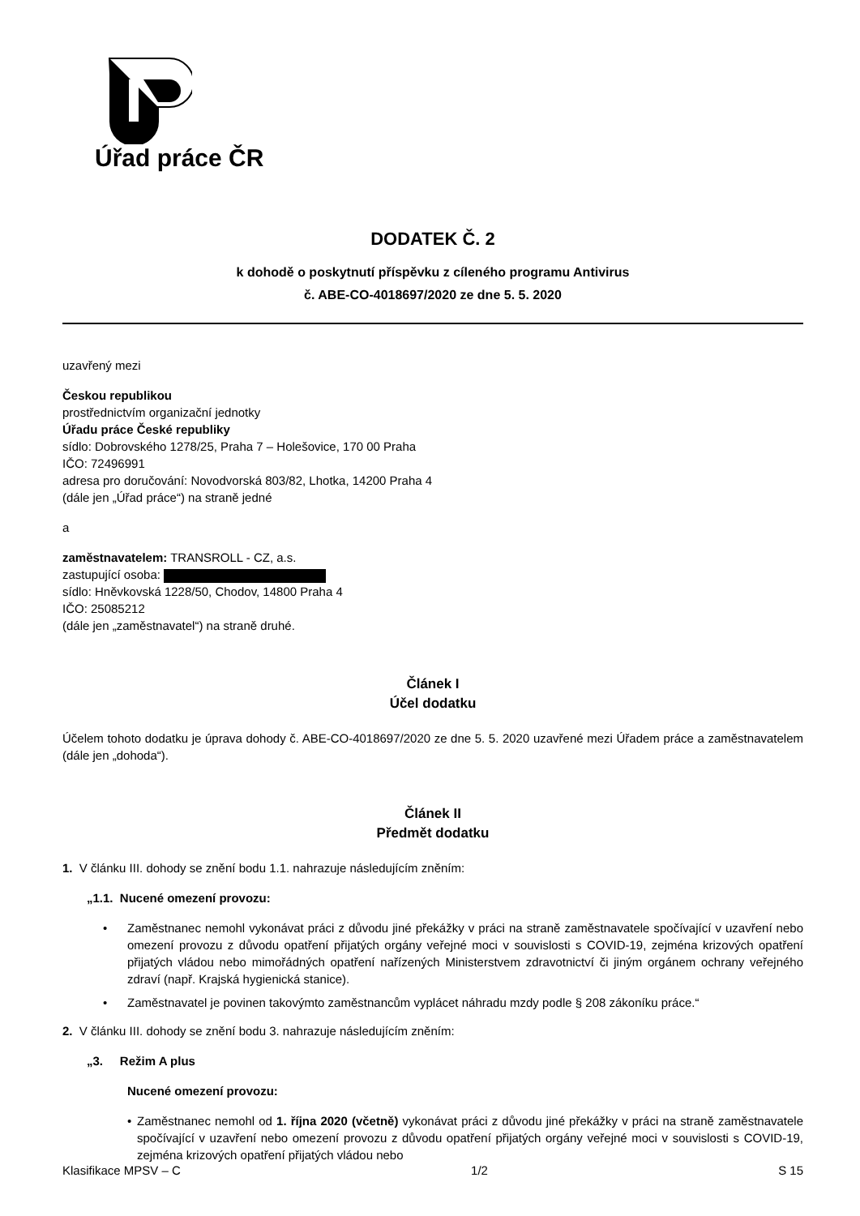Úřad práce ČR
DODATEK Č. 2
k dohodě o poskytnutí příspěvku z cíleného programu Antivirus
č. ABE-CO-4018697/2020 ze dne 5. 5. 2020
uzavřený mezi
Českou republikou
prostřednictvím organizační jednotky
Úřadu práce České republiky
sídlo: Dobrovského 1278/25, Praha 7 – Holešovice, 170 00 Praha
IČO: 72496991
adresa pro doručování: Novodvorská 803/82, Lhotka, 14200 Praha 4
(dále jen „Úřad práce“) na straně jedné
a
zaměstnavatelem: TRANSROLL - CZ, a.s.
zastupující osoba:
sídlo: Hněvkovská 1228/50, Chodov, 14800 Praha 4
IČO: 25085212
(dále jen „zaměstnavatel“) na straně druhé.
Článek I
Účel dodatku
Účelem tohoto dodatku je úprava dohody č. ABE-CO-4018697/2020 ze dne 5. 5. 2020 uzavřené mezi Úřadem práce a zaměstnavatelem (dále jen „dohoda“).
Článek II
Předmět dodatku
1. V článku III. dohody se znění bodu 1.1. nahrazuje následujícím zněním:
„1.1. Nucené omezení provozu:
• Zaměstnanec nemohl vykonávat práci z důvodu jiné překážky v práci na straně zaměstnavatele spočívající v uzavření nebo omezení provozu z důvodu opatření přijatých orgány veřejné moci v souvislosti s COVID-19, zejména krizových opatření přijatých vládou nebo mimořádných opatření nařízených Ministerstvem zdravotnictví či jiným orgánem ochrany veřejného zdraví (např. Krajská hygienická stanice).
• Zaměstnavatel je povinen takovýmto zaměstnancům vyplácet náhradu mzdy podle § 208 zákoníku práce.“
2. V článku III. dohody se znění bodu 3. nahrazuje následujícím zněním:
„3. Režim A plus
Nucené omezení provozu:
• Zaměstnanec nemohl od 1. října 2020 (včetně) vykonávat práci z důvodu jiné překážky v práci na straně zaměstnavatele spočívající v uzavření nebo omezení provozu z důvodu opatření přijatých orgány veřejné moci v souvislosti s COVID-19, zejména krizových opatření přijatých vládou nebo
Klasifikace MPSV – C 1/2 S 15